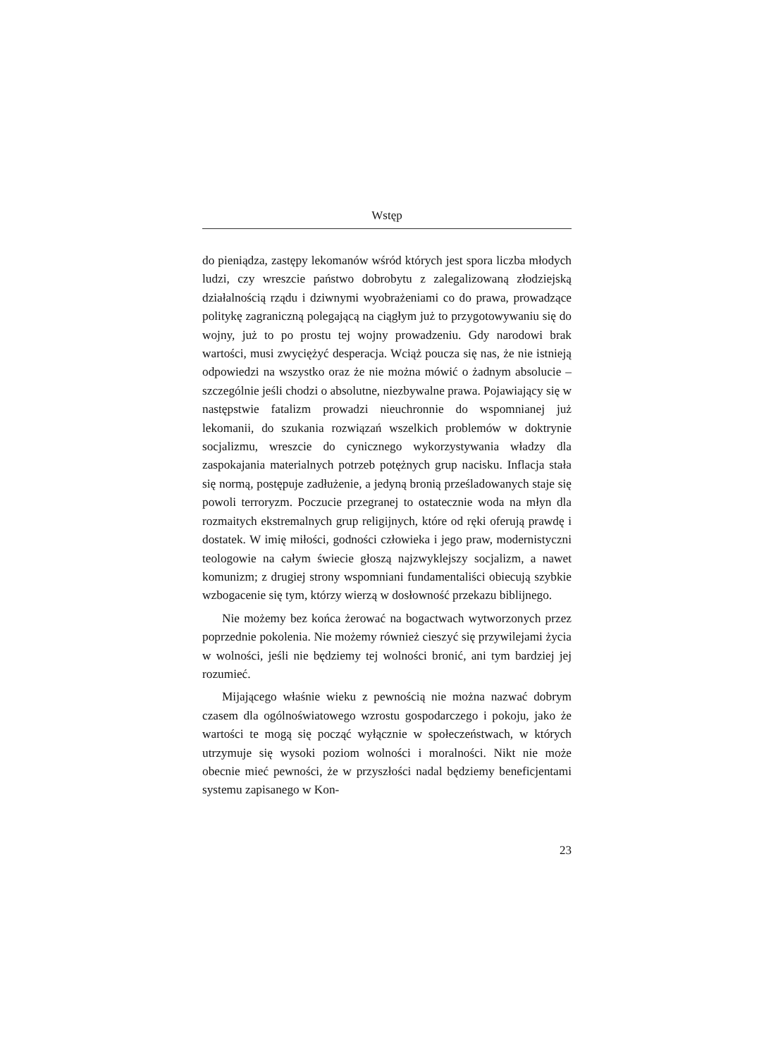Wstęp
do pieniądza, zastępy lekomanów wśród których jest spora liczba młodych ludzi, czy wreszcie państwo dobrobytu z zalegalizowaną złodziejską działalnością rządu i dziwnymi wyobrażeniami co do prawa, prowadzące politykę zagraniczną polegającą na ciągłym już to przygotowywaniu się do wojny, już to po prostu tej wojny prowadzeniu. Gdy narodowi brak wartości, musi zwyciężyć desperacja. Wciąż poucza się nas, że nie istnieją odpowiedzi na wszystko oraz że nie można mówić o żadnym absolucie – szczególnie jeśli chodzi o absolutne, niezbywalne prawa. Pojawiający się w następstwie fatalizm prowadzi nieuchronnie do wspomnianej już lekomanii, do szukania rozwiązań wszelkich problemów w doktrynie socjalizmu, wreszcie do cynicznego wykorzystywania władzy dla zaspokajania materialnych potrzeb potężnych grup nacisku. Inflacja stała się normą, postępuje zadłużenie, a jedyną bronią prześladowanych staje się powoli terroryzm. Poczucie przegranej to ostatecznie woda na młyn dla rozmaitych ekstremalnych grup religijnych, które od ręki oferują prawdę i dostatek. W imię miłości, godności człowieka i jego praw, modernistyczni teologowie na całym świecie głoszą najzwyklejszy socjalizm, a nawet komunizm; z drugiej strony wspomniani fundamentaliści obiecują szybkie wzbogacenie się tym, którzy wierzą w dosłowność przekazu biblijnego.
Nie możemy bez końca żerować na bogactwach wytworzonych przez poprzednie pokolenia. Nie możemy również cieszyć się przywilejami życia w wolności, jeśli nie będziemy tej wolności bronić, ani tym bardziej jej rozumieć.
Mijającego właśnie wieku z pewnością nie można nazwać dobrym czasem dla ogólnoświatowego wzrostu gospodarczego i pokoju, jako że wartości te mogą się począć wyłącznie w społeczeństwach, w których utrzymuje się wysoki poziom wolności i moralności. Nikt nie może obecnie mieć pewności, że w przyszłości nadal będziemy beneficjentami systemu zapisanego w Kon-
23